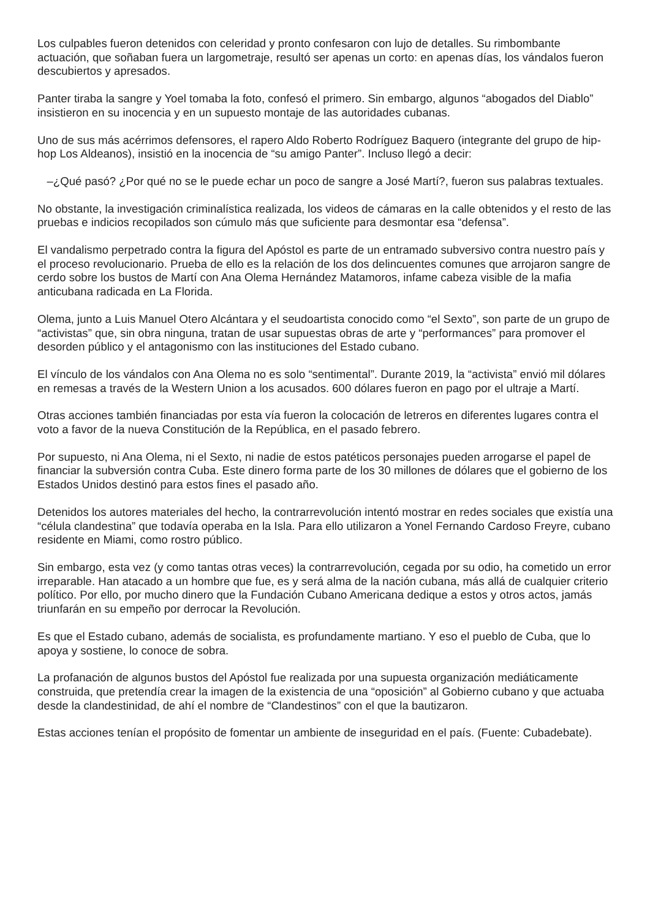Los culpables fueron detenidos con celeridad y pronto confesaron con lujo de detalles. Su rimbombante actuación, que soñaban fuera un largometraje, resultó ser apenas un corto: en apenas días, los vándalos fueron descubiertos y apresados.
Panter tiraba la sangre y Yoel tomaba la foto, confesó el primero. Sin embargo, algunos “abogados del Diablo” insistieron en su inocencia y en un supuesto montaje de las autoridades cubanas.
Uno de sus más acérrimos defensores, el rapero Aldo Roberto Rodríguez Baquero (integrante del grupo de hip-hop Los Aldeanos), insistió en la inocencia de “su amigo Panter”. Incluso llegó a decir:
–¿Qué pasó? ¿Por qué no se le puede echar un poco de sangre a José Martí?, fueron sus palabras textuales.
No obstante, la investigación criminalística realizada, los videos de cámaras en la calle obtenidos y el resto de las pruebas e indicios recopilados son cúmulo más que suficiente para desmontar esa “defensa”.
El vandalismo perpetrado contra la figura del Apóstol es parte de un entramado subversivo contra nuestro país y el proceso revolucionario. Prueba de ello es la relación de los dos delincuentes comunes que arrojaron sangre de cerdo sobre los bustos de Martí con Ana Olema Hernández Matamoros, infame cabeza visible de la mafia anticubana radicada en La Florida.
Olema, junto a Luis Manuel Otero Alcántara y el seudoartista conocido como “el Sexto”, son parte de un grupo de “activistas” que, sin obra ninguna, tratan de usar supuestas obras de arte y “performances” para promover el desorden público y el antagonismo con las instituciones del Estado cubano.
El vínculo de los vándalos con Ana Olema no es solo “sentimental”. Durante 2019, la “activista” envió mil dólares en remesas a través de la Western Union a los acusados. 600 dólares fueron en pago por el ultraje a Martí.
Otras acciones también financiadas por esta vía fueron la colocación de letreros en diferentes lugares contra el voto a favor de la nueva Constitución de la República, en el pasado febrero.
Por supuesto, ni Ana Olema, ni el Sexto, ni nadie de estos patéticos personajes pueden arrogarse el papel de financiar la subversión contra Cuba. Este dinero forma parte de los 30 millones de dólares que el gobierno de los Estados Unidos destinó para estos fines el pasado año.
Detenidos los autores materiales del hecho, la contrarrevolución intentó mostrar en redes sociales que existía una “célula clandestina” que todavía operaba en la Isla. Para ello utilizaron a Yonel Fernando Cardoso Freyre, cubano residente en Miami, como rostro público.
Sin embargo, esta vez (y como tantas otras veces) la contrarrevolución, cegada por su odio, ha cometido un error irreparable. Han atacado a un hombre que fue, es y será alma de la nación cubana, más allá de cualquier criterio político. Por ello, por mucho dinero que la Fundación Cubano Americana dedique a estos y otros actos, jamás triunfarán en su empeño por derrocar la Revolución.
Es que el Estado cubano, además de socialista, es profundamente martiano. Y eso el pueblo de Cuba, que lo apoya y sostiene, lo conoce de sobra.
La profanación de algunos bustos del Apóstol fue realizada por una supuesta organización mediáticamente construida, que pretendía crear la imagen de la existencia de una “oposición” al Gobierno cubano y que actuaba desde la clandestinidad, de ahí el nombre de “Clandestinos” con el que la bautizaron.
Estas acciones tenían el propósito de fomentar un ambiente de inseguridad en el país. (Fuente: Cubadebate).